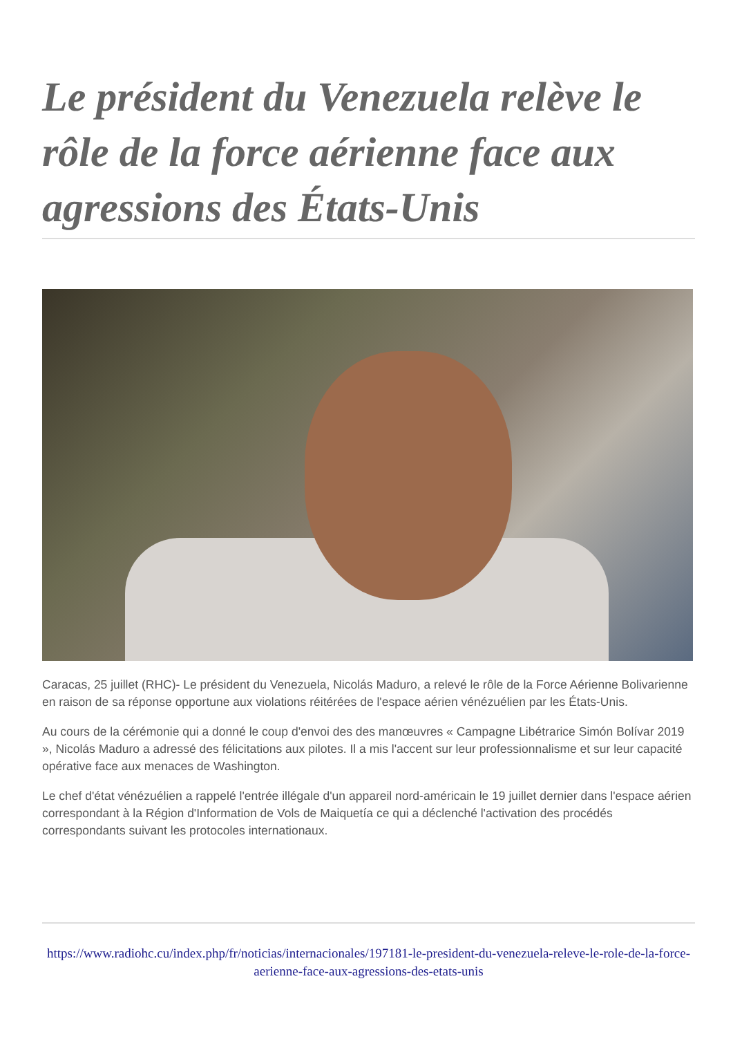Le président du Venezuela relève le rôle de la force aérienne face aux agressions des États-Unis
Caracas, 25 juillet (RHC)- Le président du Venezuela, Nicolás Maduro, a relevé le rôle de la Force Aérienne Bolivarienne en raison de sa réponse opportune aux violations réitérées de l'espace aérien vénézuélien par les États-Unis.
Au cours de la cérémonie qui a donné le coup d'envoi des des manœuvres « Campagne Libétrarice Simón Bolívar 2019 », Nicolás Maduro a adressé des félicitations aux pilotes. Il a mis l'accent sur leur professionnalisme et sur leur capacité opérative face aux menaces de Washington.
Le chef d'état vénézuélien a rappelé l'entrée illégale d'un appareil nord-américain le 19 juillet dernier dans l'espace aérien correspondant à la Région d'Information de Vols de Maiquetía ce qui a déclenché l'activation des procédés correspondants suivant les protocoles internationaux.
https://www.radiohc.cu/index.php/fr/noticias/internacionales/197181-le-president-du-venezuela-releve-le-role-de-la-force-aerienne-face-aux-agressions-des-etats-unis